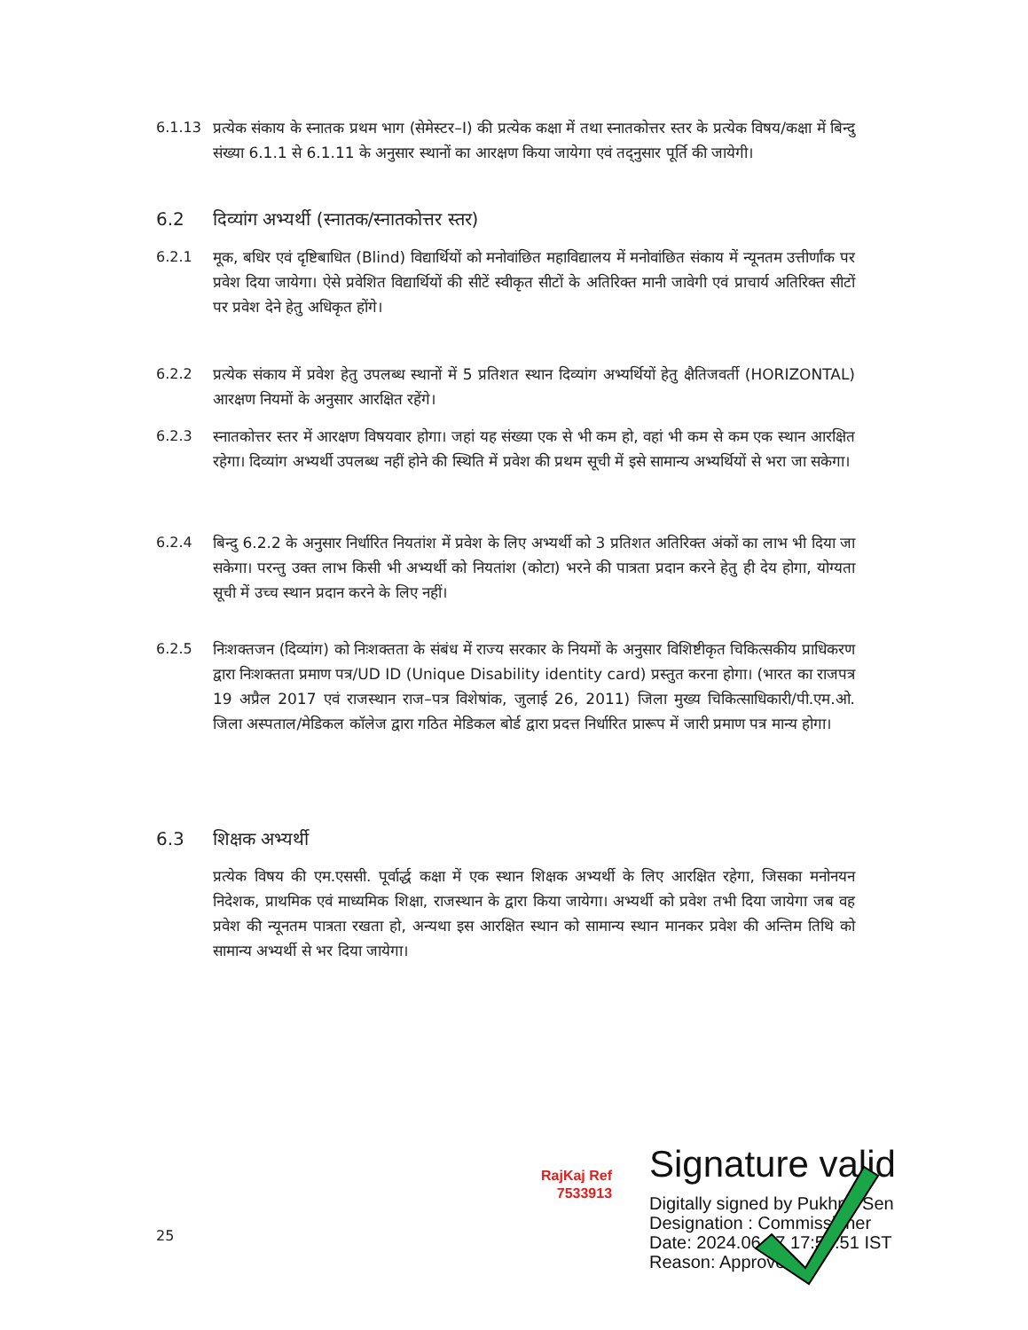6.1.13 प्रत्येक संकाय के स्नातक प्रथम भाग (सेमेस्टर–I) की प्रत्येक कक्षा में तथा स्नातकोत्तर स्तर के प्रत्येक विषय/कक्षा में बिन्दु संख्या 6.1.1 से 6.1.11 के अनुसार स्थानों का आरक्षण किया जायेगा एवं तद्नुसार पूर्ति की जायेगी।
6.2 दिव्यांग अभ्यर्थी (स्नातक/स्नातकोत्तर स्तर)
6.2.1 मूक, बधिर एवं दृष्टिबाधित (Blind) विद्यार्थियों को मनोवांछित महाविद्यालय में मनोवांछित संकाय में न्यूनतम उत्तीर्णांक पर प्रवेश दिया जायेगा। ऐसे प्रवेशित विद्यार्थियों की सीटें स्वीकृत सीटों के अतिरिक्त मानी जावेगी एवं प्राचार्य अतिरिक्त सीटों पर प्रवेश देने हेतु अधिकृत होंगे।
6.2.2 प्रत्येक संकाय में प्रवेश हेतु उपलब्ध स्थानों में 5 प्रतिशत स्थान दिव्यांग अभ्यर्थियों हेतु क्षैतिजवर्ती (HORIZONTAL) आरक्षण नियमों के अनुसार आरक्षित रहेंगे।
6.2.3 स्नातकोत्तर स्तर में आरक्षण विषयवार होगा। जहां यह संख्या एक से भी कम हो, वहां भी कम से कम एक स्थान आरक्षित रहेगा। दिव्यांग अभ्यर्थी उपलब्ध नहीं होने की स्थिति में प्रवेश की प्रथम सूची में इसे सामान्य अभ्यर्थियों से भरा जा सकेगा।
6.2.4 बिन्दु 6.2.2 के अनुसार निर्धारित नियतांश में प्रवेश के लिए अभ्यर्थी को 3 प्रतिशत अतिरिक्त अंकों का लाभ भी दिया जा सकेगा। परन्तु उक्त लाभ किसी भी अभ्यर्थी को नियतांश (कोटा) भरने की पात्रता प्रदान करने हेतु ही देय होगा, योग्यता सूची में उच्च स्थान प्रदान करने के लिए नहीं।
6.2.5 निःशक्तजन (दिव्यांग) को निःशक्तता के संबंध में राज्य सरकार के नियमों के अनुसार विशिष्टीकृत चिकित्सकीय प्राधिकरण द्वारा निःशक्तता प्रमाण पत्र/UD ID (Unique Disability identity card) प्रस्तुत करना होगा। (भारत का राजपत्र 19 अप्रैल 2017 एवं राजस्थान राज–पत्र विशेषांक, जुलाई 26, 2011) जिला मुख्य चिकित्साधिकारी/पी.एम.ओ. जिला अस्पताल/मेडिकल कॉलेज द्वारा गठित मेडिकल बोर्ड द्वारा प्रदत्त निर्धारित प्रारूप में जारी प्रमाण पत्र मान्य होगा।
6.3 शिक्षक अभ्यर्थी
प्रत्येक विषय की एम.एससी. पूर्वार्द्ध कक्षा में एक स्थान शिक्षक अभ्यर्थी के लिए आरक्षित रहेगा, जिसका मनोनयन निदेशक, प्राथमिक एवं माध्यमिक शिक्षा, राजस्थान के द्वारा किया जायेगा। अभ्यर्थी को प्रवेश तभी दिया जायेगा जब वह प्रवेश की न्यूनतम पात्रता रखता हो, अन्यथा इस आरक्षित स्थान को सामान्य स्थान मानकर प्रवेश की अन्तिम तिथि को सामान्य अभ्यर्थी से भर दिया जायेगा।
RajKaj Ref
7533913
Signature valid
Digitally signed by Pukhraj Sen
Designation : Commissioner
Date: 2024.06.07 17:58:51 IST
Reason: Approved
25